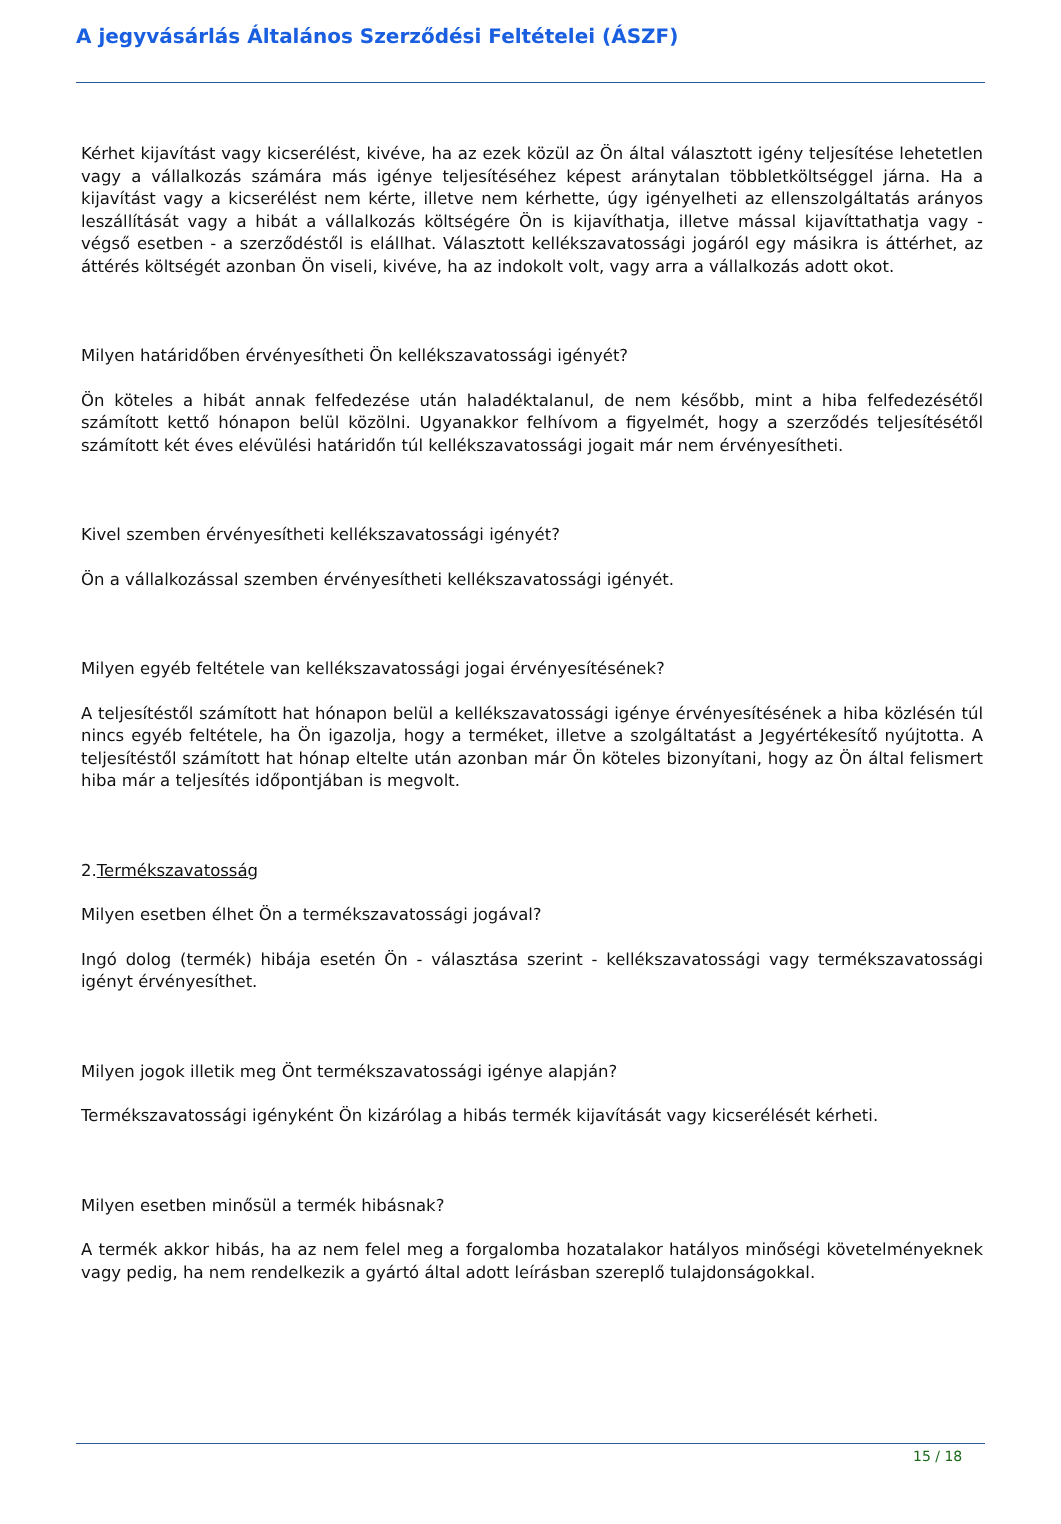A jegyvásárlás Általános Szerződési Feltételei (ÁSZF)
Kérhet kijavítást vagy kicserélést, kivéve, ha az ezek közül az Ön által választott igény teljesítése lehetetlen vagy a vállalkozás számára más igénye teljesítéséhez képest aránytalan többletköltséggel járna. Ha a kijavítást vagy a kicserélést nem kérte, illetve nem kérhette, úgy igényelheti az ellenszolgáltatás arányos leszállítását vagy a hibát a vállalkozás költségére Ön is kijavíthatja, illetve mással kijavíttathatja vagy - végső esetben - a szerződéstől is elállhat. Választott kellékszavatossági jogáról egy másikra is áttérhet, az áttérés költségét azonban Ön viseli, kivéve, ha az indokolt volt, vagy arra a vállalkozás adott okot.
Milyen határidőben érvényesítheti Ön kellékszavatossági igényét?
Ön köteles a hibát annak felfedezése után haladéktalanul, de nem később, mint a hiba felfedezésétől számított kettő hónapon belül közölni. Ugyanakkor felhívom a figyelmét, hogy a szerződés teljesítésétől számított két éves elévülési határidőn túl kellékszavatossági jogait már nem érvényesítheti.
Kivel szemben érvényesítheti kellékszavatossági igényét?
Ön a vállalkozással szemben érvényesítheti kellékszavatossági igényét.
Milyen egyéb feltétele van kellékszavatossági jogai érvényesítésének?
A teljesítéstől számított hat hónapon belül a kellékszavatossági igénye érvényesítésének a hiba közlésén túl nincs egyéb feltétele, ha Ön igazolja, hogy a terméket, illetve a szolgáltatást a Jegyértékesítő nyújtotta. A teljesítéstől számított hat hónap eltelte után azonban már Ön köteles bizonyítani, hogy az Ön által felismert hiba már a teljesítés időpontjában is megvolt.
2.Termékszavatosság
Milyen esetben élhet Ön a termékszavatossági jogával?
Ingó dolog (termék) hibája esetén Ön - választása szerint - kellékszavatossági vagy termékszavatossági igényt érvényesíthet.
Milyen jogok illetik meg Önt termékszavatossági igénye alapján?
Termékszavatossági igényként Ön kizárólag a hibás termék kijavítását vagy kicserélését kérheti.
Milyen esetben minősül a termék hibásnak?
A termék akkor hibás, ha az nem felel meg a forgalomba hozatalakor hatályos minőségi követelményeknek vagy pedig, ha nem rendelkezik a gyártó által adott leírásban szereplő tulajdonságokkal.
15 / 18